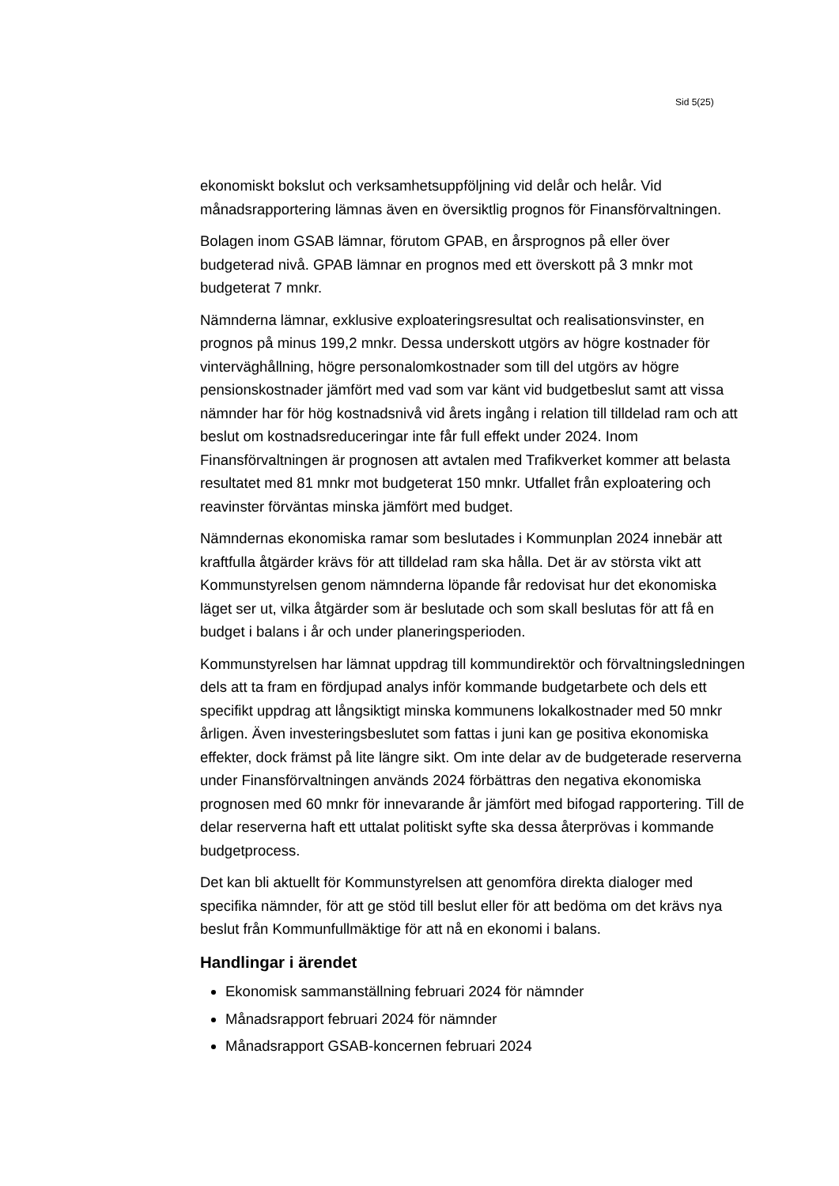Sid 5(25)
ekonomiskt bokslut och verksamhetsuppföljning vid delår och helår. Vid månadsrapportering lämnas även en översiktlig prognos för Finansförvaltningen.
Bolagen inom GSAB lämnar, förutom GPAB, en årsprognos på eller över budgeterad nivå. GPAB lämnar en prognos med ett överskott på 3 mnkr mot budgeterat 7 mnkr.
Nämnderna lämnar, exklusive exploateringsresultat och realisationsvinster, en prognos på minus 199,2 mnkr. Dessa underskott utgörs av högre kostnader för vinterväghållning, högre personalomkostnader som till del utgörs av högre pensionskostnader jämfört med vad som var känt vid budgetbeslut samt att vissa nämnder har för hög kostnadsnivå vid årets ingång i relation till tilldelad ram och att beslut om kostnadsreduceringar inte får full effekt under 2024. Inom Finansförvaltningen är prognosen att avtalen med Trafikverket kommer att belasta resultatet med 81 mnkr mot budgeterat 150 mnkr. Utfallet från exploatering och reavinster förväntas minska jämfört med budget.
Nämndernas ekonomiska ramar som beslutades i Kommunplan 2024 innebär att kraftfulla åtgärder krävs för att tilldelad ram ska hålla. Det är av största vikt att Kommunstyrelsen genom nämnderna löpande får redovisat hur det ekonomiska läget ser ut, vilka åtgärder som är beslutade och som skall beslutas för att få en budget i balans i år och under planeringsperioden.
Kommunstyrelsen har lämnat uppdrag till kommundirektör och förvaltningsledningen dels att ta fram en fördjupad analys inför kommande budgetarbete och dels ett specifikt uppdrag att långsiktigt minska kommunens lokalkostnader med 50 mnkr årligen. Även investeringsbeslutet som fattas i juni kan ge positiva ekonomiska effekter, dock främst på lite längre sikt. Om inte delar av de budgeterade reserverna under Finansförvaltningen används 2024 förbättras den negativa ekonomiska prognosen med 60 mnkr för innevarande år jämfört med bifogad rapportering. Till de delar reserverna haft ett uttalat politiskt syfte ska dessa återprövas i kommande budgetprocess.
Det kan bli aktuellt för Kommunstyrelsen att genomföra direkta dialoger med specifika nämnder, för att ge stöd till beslut eller för att bedöma om det krävs nya beslut från Kommunfullmäktige för att nå en ekonomi i balans.
Handlingar i ärendet
Ekonomisk sammanställning februari 2024 för nämnder
Månadsrapport februari 2024 för nämnder
Månadsrapport GSAB-koncernen februari 2024